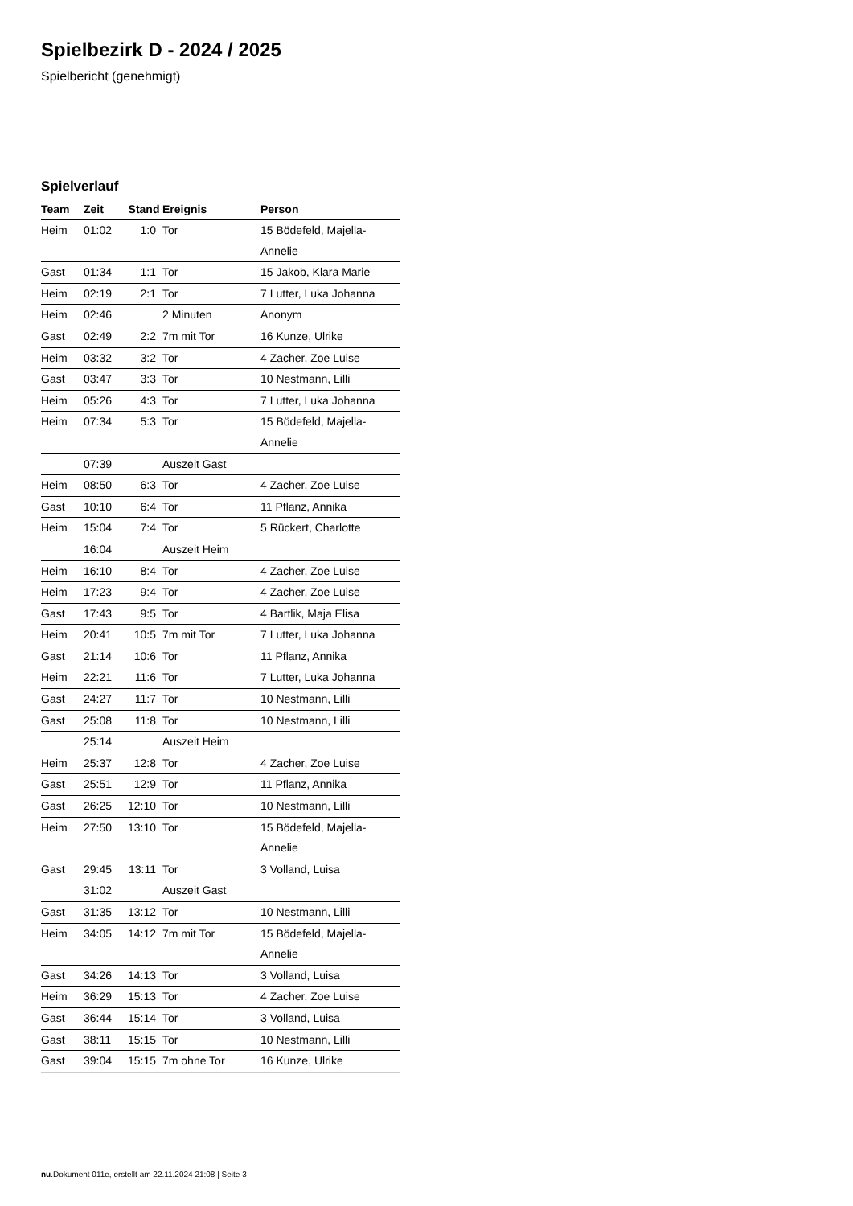Spielbezirk D - 2024 / 2025
Spielbericht (genehmigt)
Spielverlauf
| Team | Zeit | Stand | Ereignis | Person |
| --- | --- | --- | --- | --- |
| Heim | 01:02 | 1:0 | Tor | 15 Bödefeld, Majella- Annelie |
| Gast | 01:34 | 1:1 | Tor | 15 Jakob, Klara Marie |
| Heim | 02:19 | 2:1 | Tor | 7 Lutter, Luka Johanna |
| Heim | 02:46 | | 2 Minuten | Anonym |
| Gast | 02:49 | 2:2 | 7m mit Tor | 16 Kunze, Ulrike |
| Heim | 03:32 | 3:2 | Tor | 4 Zacher, Zoe Luise |
| Gast | 03:47 | 3:3 | Tor | 10 Nestmann, Lilli |
| Heim | 05:26 | 4:3 | Tor | 7 Lutter, Luka Johanna |
| Heim | 07:34 | 5:3 | Tor | 15 Bödefeld, Majella- Annelie |
| | 07:39 | | Auszeit Gast | |
| Heim | 08:50 | 6:3 | Tor | 4 Zacher, Zoe Luise |
| Gast | 10:10 | 6:4 | Tor | 11 Pflanz, Annika |
| Heim | 15:04 | 7:4 | Tor | 5 Rückert, Charlotte |
| | 16:04 | | Auszeit Heim | |
| Heim | 16:10 | 8:4 | Tor | 4 Zacher, Zoe Luise |
| Heim | 17:23 | 9:4 | Tor | 4 Zacher, Zoe Luise |
| Gast | 17:43 | 9:5 | Tor | 4 Bartlik, Maja Elisa |
| Heim | 20:41 | 10:5 | 7m mit Tor | 7 Lutter, Luka Johanna |
| Gast | 21:14 | 10:6 | Tor | 11 Pflanz, Annika |
| Heim | 22:21 | 11:6 | Tor | 7 Lutter, Luka Johanna |
| Gast | 24:27 | 11:7 | Tor | 10 Nestmann, Lilli |
| Gast | 25:08 | 11:8 | Tor | 10 Nestmann, Lilli |
| | 25:14 | | Auszeit Heim | |
| Heim | 25:37 | 12:8 | Tor | 4 Zacher, Zoe Luise |
| Gast | 25:51 | 12:9 | Tor | 11 Pflanz, Annika |
| Gast | 26:25 | 12:10 | Tor | 10 Nestmann, Lilli |
| Heim | 27:50 | 13:10 | Tor | 15 Bödefeld, Majella- Annelie |
| Gast | 29:45 | 13:11 | Tor | 3 Volland, Luisa |
| | 31:02 | | Auszeit Gast | |
| Gast | 31:35 | 13:12 | Tor | 10 Nestmann, Lilli |
| Heim | 34:05 | 14:12 | 7m mit Tor | 15 Bödefeld, Majella- Annelie |
| Gast | 34:26 | 14:13 | Tor | 3 Volland, Luisa |
| Heim | 36:29 | 15:13 | Tor | 4 Zacher, Zoe Luise |
| Gast | 36:44 | 15:14 | Tor | 3 Volland, Luisa |
| Gast | 38:11 | 15:15 | Tor | 10 Nestmann, Lilli |
| Gast | 39:04 | 15:15 | 7m ohne Tor | 16 Kunze, Ulrike |
nu.Dokument 011e, erstellt am 22.11.2024 21:08 | Seite 3